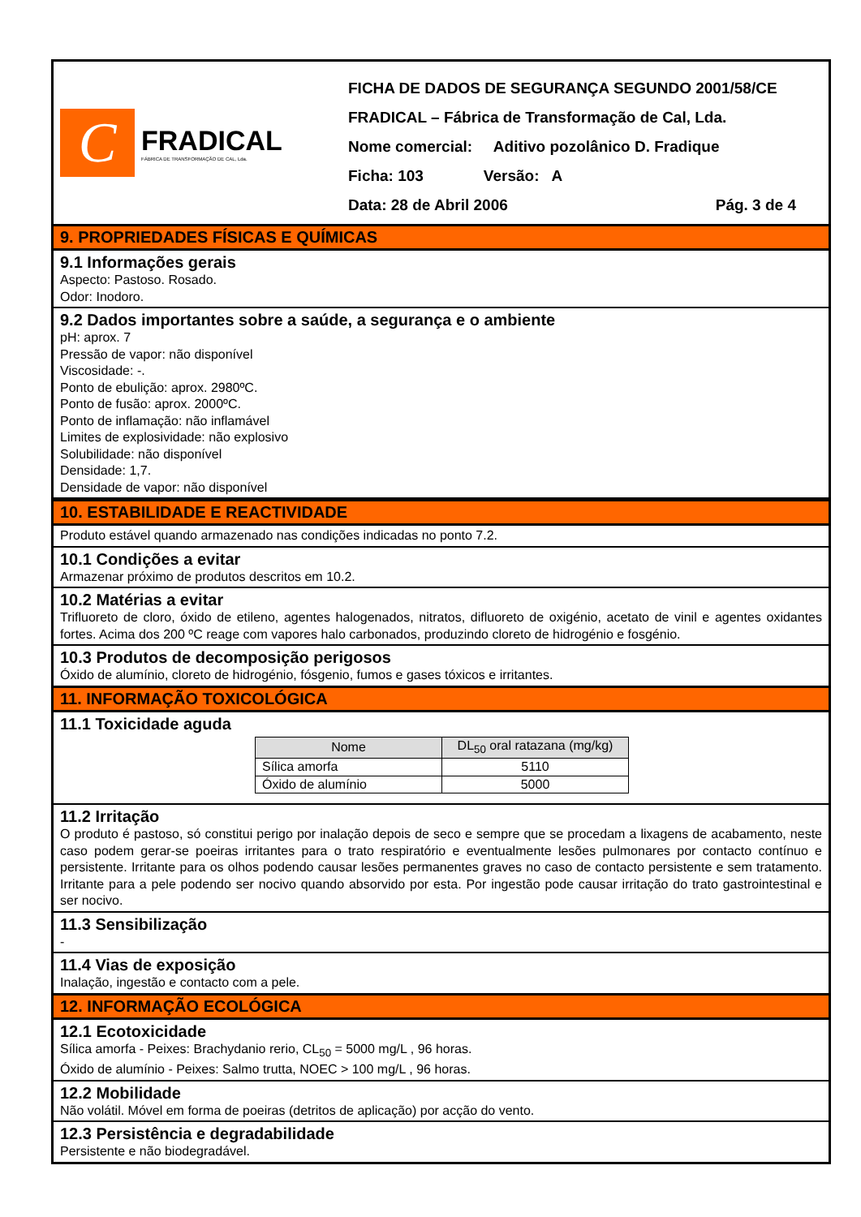C
FRADICAL
FÁBRICA DE TRANSFORMAÇÃO DE CAL, Lda.
FICHA DE DADOS DE SEGURANÇA SEGUNDO 2001/58/CE
FRADICAL – Fábrica de Transformação de Cal, Lda.
Nome comercial: Aditivo pozolânico D. Fradique
Ficha: 103 Versão: A
Data: 28 de Abril 2006 Pág. 3 de 4
9. PROPRIEDADES FÍSICAS E QUÍMICAS
9.1 Informações gerais
Aspecto: Pastoso. Rosado.
Odor: Inodoro.
9.2 Dados importantes sobre a saúde, a segurança e o ambiente
pH: aprox. 7
Pressão de vapor: não disponível
Viscosidade: -.
Ponto de ebulição: aprox. 2980ºC.
Ponto de fusão: aprox. 2000ºC.
Ponto de inflamação: não inflamável
Limites de explosividade: não explosivo
Solubilidade: não disponível
Densidade: 1,7.
Densidade de vapor: não disponível
10. ESTABILIDADE E REACTIVIDADE
Produto estável quando armazenado nas condições indicadas no ponto 7.2.
10.1 Condições a evitar
Armazenar próximo de produtos descritos em 10.2.
10.2 Matérias a evitar
Trifluoreto de cloro, óxido de etileno, agentes halogenados, nitratos, difluoreto de oxigénio, acetato de vinil e agentes oxidantes fortes. Acima dos 200 ºC reage com vapores halo carbonados, produzindo cloreto de hidrogénio e fosgénio.
10.3 Produtos de decomposição perigosos
Óxido de alumínio, cloreto de hidrogénio, fósgenio, fumos e gases tóxicos e irritantes.
11. INFORMAÇÃO TOXICOLÓGICA
11.1 Toxicidade aguda
| Nome | DL<sub>50</sub> oral ratazana (mg/kg) |
| --- | --- |
| Sílica amorfa | 5110 |
| Óxido de alumínio | 5000 |
11.2 Irritação
O produto é pastoso, só constitui perigo por inalação depois de seco e sempre que se procedam a lixagens de acabamento, neste caso podem gerar-se poeiras irritantes para o trato respiratório e eventualmente lesões pulmonares por contacto contínuo e persistente. Irritante para os olhos podendo causar lesões permanentes graves no caso de contacto persistente e sem tratamento. Irritante para a pele podendo ser nocivo quando absorvido por esta. Por ingestão pode causar irritação do trato gastrointestinal e ser nocivo.
11.3 Sensibilização
-
11.4 Vias de exposição
Inalação, ingestão e contacto com a pele.
12. INFORMAÇÃO ECOLÓGICA
12.1 Ecotoxicidade
Sílica amorfa - Peixes: Brachydanio rerio, CL<sub>50</sub> = 5000 mg/L , 96 horas.
Óxido de alumínio - Peixes: Salmo trutta, NOEC > 100 mg/L , 96 horas.
12.2 Mobilidade
Não volátil. Móvel em forma de poeiras (detritos de aplicação) por acção do vento.
12.3 Persistência e degradabilidade
Persistente e não biodegradável.